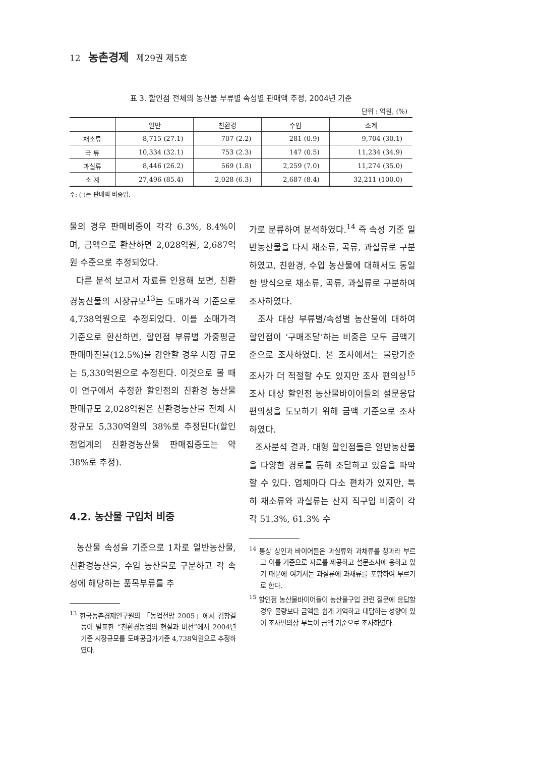12 농촌경제 제29권 제5호
표 3. 할인점 전체의 농산물 부류별 속성별 판매액 추정, 2004년 기준
단위 : 억원, (%)
| | 일반 | 친환경 | 수입 | 소계 |
| --- | --- | --- | --- | --- |
| 채소류 | 8,715 (27.1) | 707 (2.2) | 281 (0.9) | 9,704 (30.1) |
| 곡 류 | 10,334 (32.1) | 753 (2.3) | 147 (0.5) | 11,234 (34.9) |
| 과실류 | 8,446 (26.2) | 569 (1.8) | 2,259 (7.0) | 11,274 (35.0) |
| 소 계 | 27,496 (85.4) | 2,028 (6.3) | 2,687 (8.4) | 32,211 (100.0) |
주: ( )는 판매액 비중임.
물의 경우 판매비중이 각각 6.3%, 8.4%이며, 금액으로 환산하면 2,028억원, 2,687억원 수준으로 추정되었다.
다른 분석 보고서 자료를 인용해 보면, 친환경농산물의 시장규모<sup>13</sup>는 도매가격 기준으로 4,738억원으로 추정되었다. 이를 소매가격 기준으로 환산하면, 할인점 부류별 가중평균 판매마진율(12.5%)을 감안할 경우 시장 규모는 5,330억원으로 추정된다. 이것으로 볼 때 이 연구에서 추정한 할인점의 친환경 농산물 판매규모 2,028억원은 친환경농산물 전체 시장규모 5,330억원의 38%로 추정된다(할인점업계의 친환경농산물 판매집중도는 약 38%로 추정).
4.2. 농산물 구입처 비중
농산물 속성을 기준으로 1차로 일반농산물, 친환경농산물, 수입 농산물로 구분하고 각 속성에 해당하는 품목부류를 추
<sup>13</sup> 한국농촌경제연구원의 「농업전망 2005」에서 김창길 등이 발표한 “친환경농업의 현실과 비전”에서 2004년 기준 시장규모를 도매공급가기준 4,738억원으로 추정하였다.
가로 분류하여 분석하였다.<sup>14</sup> 즉 속성 기준 일반농산물을 다시 채소류, 곡류, 과실류로 구분하였고, 친환경, 수입 농산물에 대해서도 동일한 방식으로 채소류, 곡류, 과실류로 구분하여 조사하였다.
조사 대상 부류별/속성별 농산물에 대하여 할인점이 ‘구매조달’하는 비중은 모두 금액기준으로 조사하였다. 본 조사에서는 물량기준 조사가 더 적절할 수도 있지만 조사 편의상<sup>15</sup> 조사 대상 할인점 농산물바이어들의 설문응답 편의성을 도모하기 위해 금액 기준으로 조사하였다.
조사분석 결과, 대형 할인점들은 일반농산물을 다양한 경로를 통해 조달하고 있음을 파악할 수 있다. 업체마다 다소 편차가 있지만, 특히 채소류와 과실류는 산지 직구입 비중이 각각 51.3%, 61.3% 수
<sup>14</sup> 통상 상인과 바이어들은 과실류와 과채류를 청과라 부르고 이를 기준으로 자료를 제공하고 설문조사에 응하고 있기 때문에 여기서는 과실류에 과채류를 포함하여 부르기로 한다.
<sup>15</sup> 할인점 농산물바이어들이 농산물구입 관련 질문에 응답할 경우 물량보다 금액을 쉽게 기억하고 대답하는 성향이 있어 조사편의상 부득이 금액 기준으로 조사하였다.